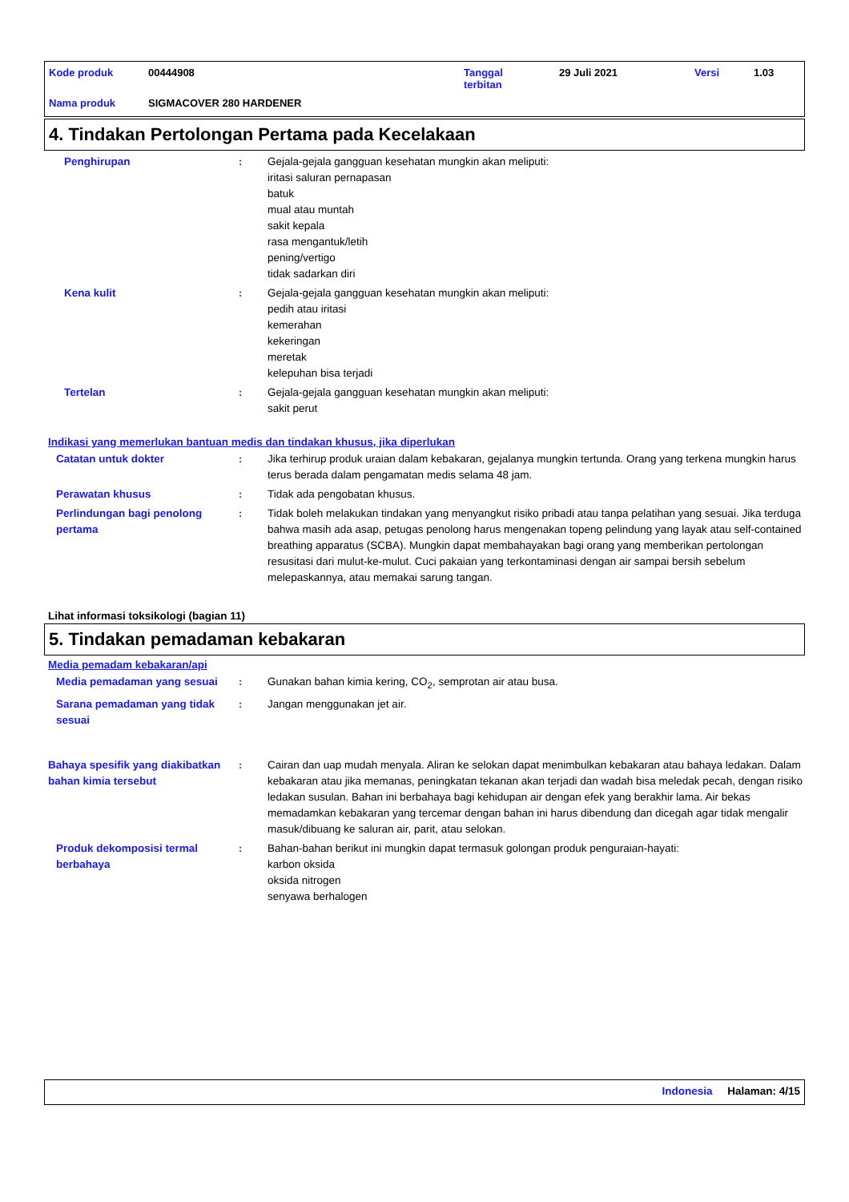| Kode produk | 00444908 | Tanggal terbitan | 29 Juli 2021 | Versi | 1.03 |
| Nama produk | SIGMACOVER 280 HARDENER | | | | |
4. Tindakan Pertolongan Pertama pada Kecelakaan
Penghirupan : Gejala-gejala gangguan kesehatan mungkin akan meliputi:
iritasi saluran pernapasan
batuk
mual atau muntah
sakit kepala
rasa mengantuk/letih
pening/vertigo
tidak sadarkan diri
Kena kulit : Gejala-gejala gangguan kesehatan mungkin akan meliputi:
pedih atau iritasi
kemerahan
kekeringan
meretak
kelepuhan bisa terjadi
Tertelan : Gejala-gejala gangguan kesehatan mungkin akan meliputi:
sakit perut
Indikasi yang memerlukan bantuan medis dan tindakan khusus, jika diperlukan
Catatan untuk dokter : Jika terhirup produk uraian dalam kebakaran, gejalanya mungkin tertunda. Orang yang terkena mungkin harus terus berada dalam pengamatan medis selama 48 jam.
Perawatan khusus : Tidak ada pengobatan khusus.
Perlindungan bagi penolong pertama
: Tidak boleh melakukan tindakan yang menyangkut risiko pribadi atau tanpa pelatihan yang sesuai. Jika terduga bahwa masih ada asap, petugas penolong harus mengenakan topeng pelindung yang layak atau self-contained breathing apparatus (SCBA). Mungkin dapat membahayakan bagi orang yang memberikan pertolongan resusitasi dari mulut-ke-mulut. Cuci pakaian yang terkontaminasi dengan air sampai bersih sebelum melepaskannya, atau memakai sarung tangan.
Lihat informasi toksikologi (bagian 11)
5. Tindakan pemadaman kebakaran
Media pemadam kebakaran/api
Media pemadaman yang sesuai : Gunakan bahan kimia kering, CO<sub>2</sub>, semprotan air atau busa.
Sarana pemadaman yang tidak sesuai
: Jangan menggunakan jet air.
Bahaya spesifik yang diakibatkan bahan kimia tersebut
: Cairan dan uap mudah menyala. Aliran ke selokan dapat menimbulkan kebakaran atau bahaya ledakan. Dalam kebakaran atau jika memanas, peningkatan tekanan akan terjadi dan wadah bisa meledak pecah, dengan risiko ledakan susulan. Bahan ini berbahaya bagi kehidupan air dengan efek yang berakhir lama. Air bekas memadamkan kebakaran yang tercemar dengan bahan ini harus dibendung dan dicegah agar tidak mengalir masuk/dibuang ke saluran air, parit, atau selokan.
Produk dekomposisi termal berbahaya
: Bahan-bahan berikut ini mungkin dapat termasuk golongan produk penguraian-hayati:
karbon oksida
oksida nitrogen
senyawa berhalogen
Indonesia Halaman: 4/15